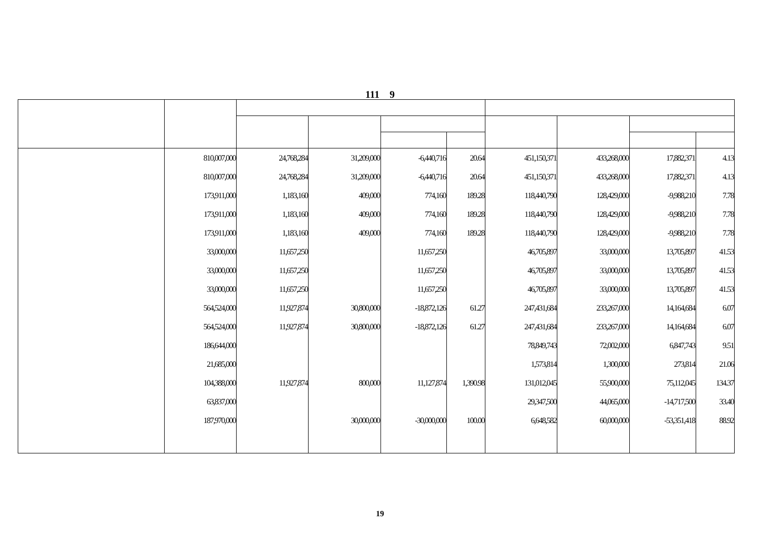111　9
| | 810,007,000 | 24,768,284 | 31,209,000 | -6,440,716 | 20.64 | 451,150,371 | 433,268,000 | 17,882,371 | 4.13 |
| | 810,007,000 | 24,768,284 | 31,209,000 | -6,440,716 | 20.64 | 451,150,371 | 433,268,000 | 17,882,371 | 4.13 |
| | 173,911,000 | 1,183,160 | 409,000 | 774,160 | 189.28 | 118,440,790 | 128,429,000 | -9,988,210 | 7.78 |
| | 173,911,000 | 1,183,160 | 409,000 | 774,160 | 189.28 | 118,440,790 | 128,429,000 | -9,988,210 | 7.78 |
| | 173,911,000 | 1,183,160 | 409,000 | 774,160 | 189.28 | 118,440,790 | 128,429,000 | -9,988,210 | 7.78 |
| | 33,000,000 | 11,657,250 | | 11,657,250 | | 46,705,897 | 33,000,000 | 13,705,897 | 41.53 |
| | 33,000,000 | 11,657,250 | | 11,657,250 | | 46,705,897 | 33,000,000 | 13,705,897 | 41.53 |
| | 33,000,000 | 11,657,250 | | 11,657,250 | | 46,705,897 | 33,000,000 | 13,705,897 | 41.53 |
| | 564,524,000 | 11,927,874 | 30,800,000 | -18,872,126 | 61.27 | 247,431,684 | 233,267,000 | 14,164,684 | 6.07 |
| | 564,524,000 | 11,927,874 | 30,800,000 | -18,872,126 | 61.27 | 247,431,684 | 233,267,000 | 14,164,684 | 6.07 |
| | 186,644,000 | | | | | 78,849,743 | 72,002,000 | 6,847,743 | 9.51 |
| | 21,685,000 | | | | | 1,573,814 | 1,300,000 | 273,814 | 21.06 |
| | 104,388,000 | 11,927,874 | 800,000 | 11,127,874 | 1,390.98 | 131,012,045 | 55,900,000 | 75,112,045 | 134.37 |
| | 63,837,000 | | | | | 29,347,500 | 44,065,000 | -14,717,500 | 33.40 |
| | 187,970,000 | | 30,000,000 | -30,000,000 | 100.00 | 6,648,582 | 60,000,000 | -53,351,418 | 88.92 |
19